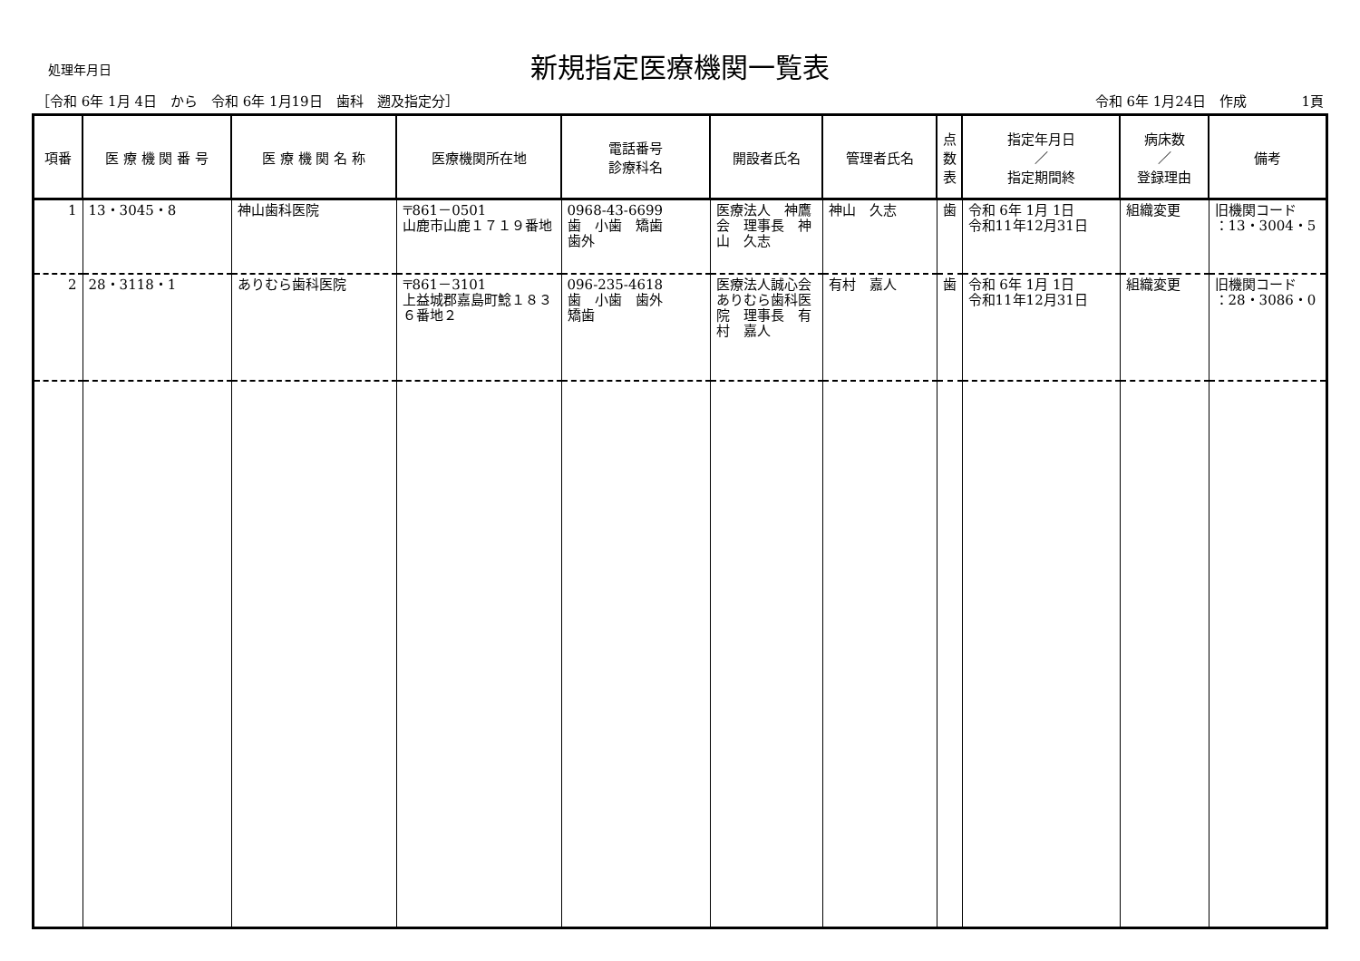新規指定医療機関一覧表
処理年月日
［令和 6年 1月 4日　から　令和 6年 1月19日　歯科　遡及指定分］ 令和 6年 1月24日　作成　　　　1頁
| 項番 | 医 療 機 関 番 号 | 医 療 機 関 名 称 | 医療機関所在地 | 電話番号 診療科名 | 開設者氏名 | 管理者氏名 | 点 数 表 | 指定年月日 ／ 指定期間終 | 病床数 ／ 登録理由 | 備考 |
| --- | --- | --- | --- | --- | --- | --- | --- | --- | --- | --- |
| 1 | 13・3045・8 | 神山歯科医院 | 〒861－0501 山鹿市山鹿１７１９番地 | 0968-43-6699 歯 小歯 矯歯 歯外 | 医療法人 神鷹会 理事長 神山 久志 | 神山 久志 | 歯 | 令和 6年 1月 1日 令和11年12月31日 | 組織変更 | 旧機関コード ：13・3004・5 |
| 2 | 28・3118・1 | ありむら歯科医院 | 〒861－3101 上益城郡嘉島町鯰１８３６番地２ | 096-235-4618 歯 小歯 歯外 矯歯 | 医療法人誠心会ありむら歯科医院 理事長 有村 嘉人 | 有村 嘉人 | 歯 | 令和 6年 1月 1日 令和11年12月31日 | 組織変更 | 旧機関コード ：28・3086・0 |